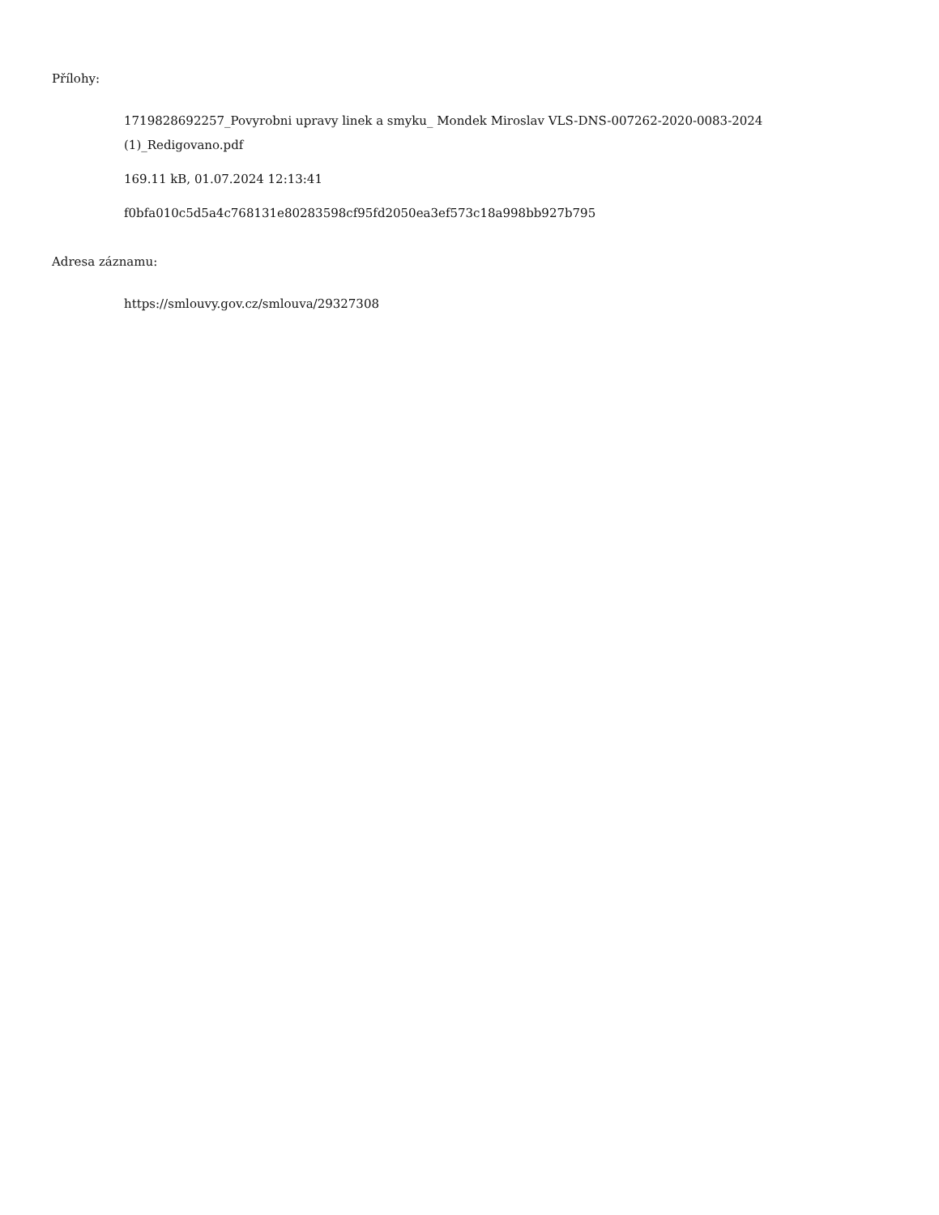Přílohy:
1719828692257_Povyrobni upravy linek a smyku_ Mondek Miroslav VLS-DNS-007262-2020-0083-2024
(1)_Redigovano.pdf
169.11 kB, 01.07.2024 12:13:41
f0bfa010c5d5a4c768131e80283598cf95fd2050ea3ef573c18a998bb927b795
Adresa záznamu:
https://smlouvy.gov.cz/smlouva/29327308